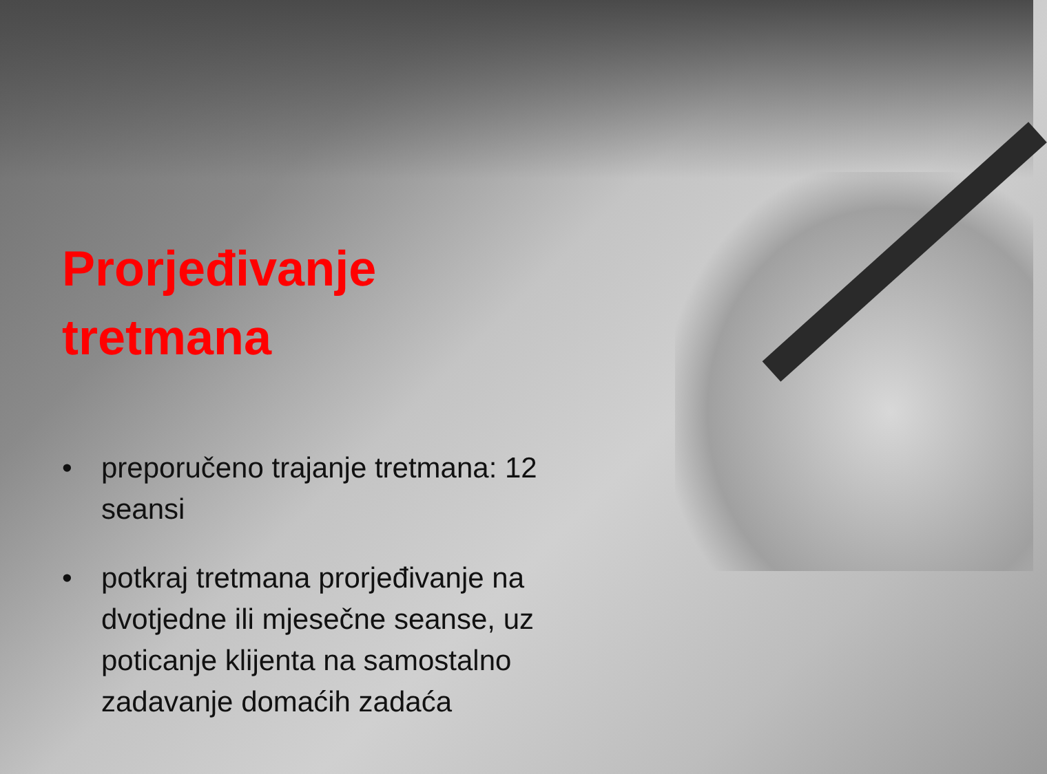Prorjeđivanje
tretmana
• preporučeno trajanje tretmana: 12 seansi
• potkraj tretmana prorjeđivanje na dvotjedne ili mjesečne seanse, uz poticanje klijenta na samostalno zadavanje domaćih zadaća